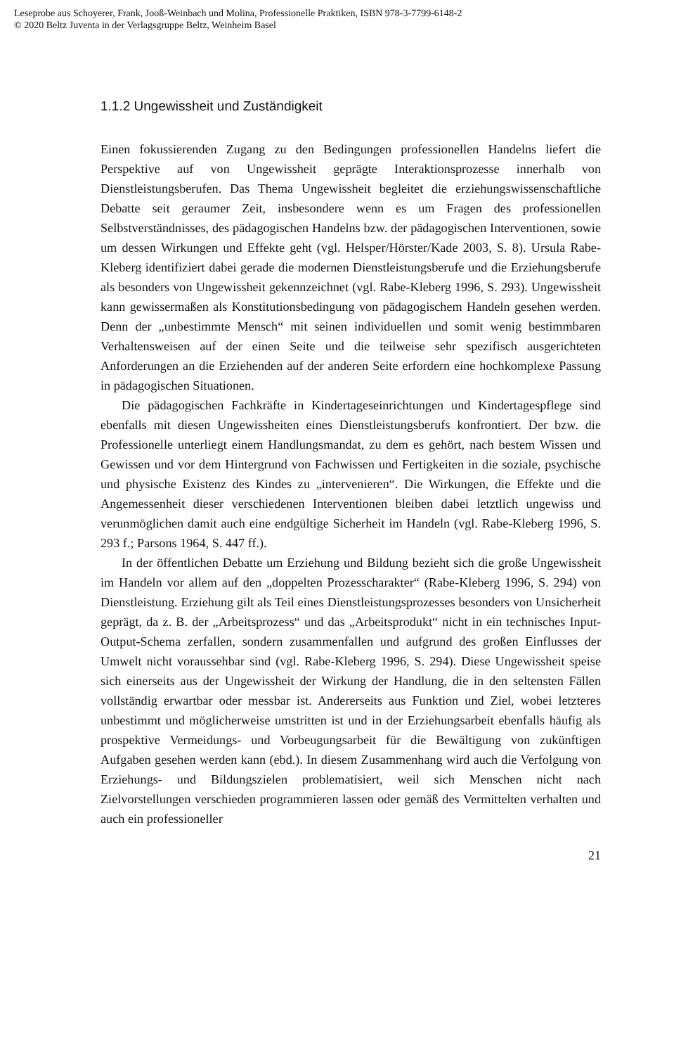Leseprobe aus Schoyerer, Frank, Jooß-Weinbach und Molina, Professionelle Praktiken, ISBN 978-3-7799-6148-2
© 2020 Beltz Juventa in der Verlagsgruppe Beltz, Weinheim Basel
1.1.2 Ungewissheit und Zuständigkeit
Einen fokussierenden Zugang zu den Bedingungen professionellen Handelns liefert die Perspektive auf von Ungewissheit geprägte Interaktionsprozesse innerhalb von Dienstleistungsberufen. Das Thema Ungewissheit begleitet die erziehungswissenschaftliche Debatte seit geraumer Zeit, insbesondere wenn es um Fragen des professionellen Selbstverständnisses, des pädagogischen Handelns bzw. der pädagogischen Interventionen, sowie um dessen Wirkungen und Effekte geht (vgl. Helsper/Hörster/Kade 2003, S. 8). Ursula Rabe-Kleberg identifiziert dabei gerade die modernen Dienstleistungsberufe und die Erziehungsberufe als besonders von Ungewissheit gekennzeichnet (vgl. Rabe-Kleberg 1996, S. 293). Ungewissheit kann gewissermaßen als Konstitutionsbedingung von pädagogischem Handeln gesehen werden. Denn der „unbestimmte Mensch“ mit seinen individuellen und somit wenig bestimmbaren Verhaltensweisen auf der einen Seite und die teilweise sehr spezifisch ausgerichteten Anforderungen an die Erziehenden auf der anderen Seite erfordern eine hochkomplexe Passung in pädagogischen Situationen.
Die pädagogischen Fachkräfte in Kindertageseinrichtungen und Kindertagespflege sind ebenfalls mit diesen Ungewissheiten eines Dienstleistungsberufs konfrontiert. Der bzw. die Professionelle unterliegt einem Handlungsmandat, zu dem es gehört, nach bestem Wissen und Gewissen und vor dem Hintergrund von Fachwissen und Fertigkeiten in die soziale, psychische und physische Existenz des Kindes zu „intervenieren“. Die Wirkungen, die Effekte und die Angemessenheit dieser verschiedenen Interventionen bleiben dabei letztlich ungewiss und verunmöglichen damit auch eine endgültige Sicherheit im Handeln (vgl. Rabe-Kleberg 1996, S. 293 f.; Parsons 1964, S. 447 ff.).
In der öffentlichen Debatte um Erziehung und Bildung bezieht sich die große Ungewissheit im Handeln vor allem auf den „doppelten Prozesscharakter“ (Rabe-Kleberg 1996, S. 294) von Dienstleistung. Erziehung gilt als Teil eines Dienstleistungsprozesses besonders von Unsicherheit geprägt, da z. B. der „Arbeitsprozess“ und das „Arbeitsprodukt“ nicht in ein technisches Input-Output-Schema zerfallen, sondern zusammenfallen und aufgrund des großen Einflusses der Umwelt nicht voraussehbar sind (vgl. Rabe-Kleberg 1996, S. 294). Diese Ungewissheit speise sich einerseits aus der Ungewissheit der Wirkung der Handlung, die in den seltensten Fällen vollständig erwartbar oder messbar ist. Andererseits aus Funktion und Ziel, wobei letzteres unbestimmt und möglicherweise umstritten ist und in der Erziehungsarbeit ebenfalls häufig als prospektive Vermeidungs- und Vorbeugungsarbeit für die Bewältigung von zukünftigen Aufgaben gesehen werden kann (ebd.). In diesem Zusammenhang wird auch die Verfolgung von Erziehungs- und Bildungszielen problematisiert, weil sich Menschen nicht nach Zielvorstellungen verschieden programmieren lassen oder gemäß des Vermittelten verhalten und auch ein professioneller
21